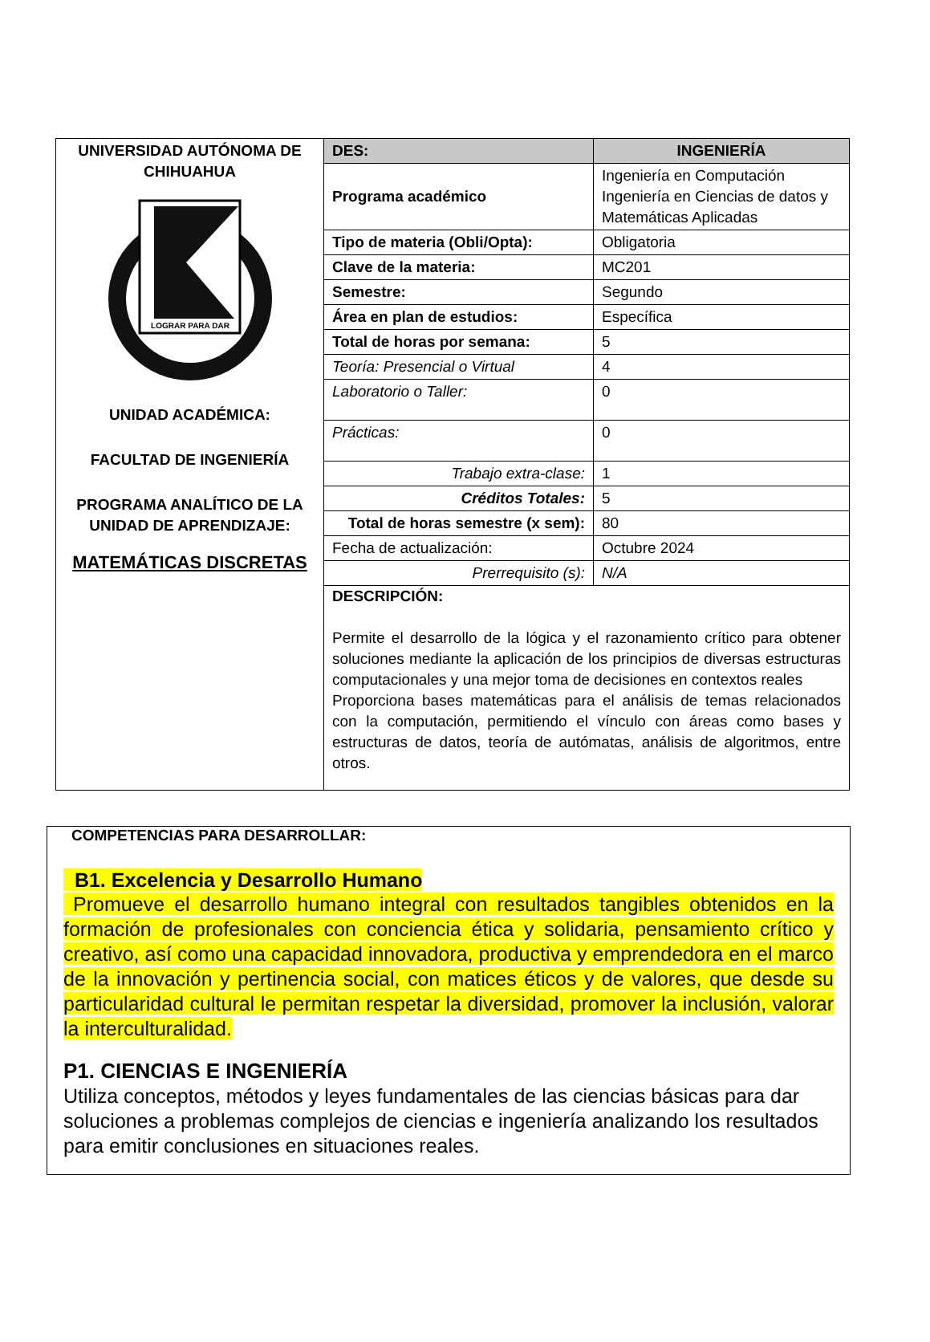| UNIVERSIDAD AUTÓNOMA DE CHIHUAHUA LOGRAR PARA DAR UNIDAD ACADÉMICA: FACULTAD DE INGENIERÍA PROGRAMA ANALÍTICO DE LA UNIDAD DE APRENDIZAJE: MATEMÁTICAS DISCRETAS | DES: | INGENIERÍA |
| | Programa académico | Ingeniería en Computación Ingeniería en Ciencias de datos y Matemáticas Aplicadas |
| | Tipo de materia (Obli/Opta): | Obligatoria |
| | Clave de la materia: | MC201 |
| | Semestre: | Segundo |
| | Área en plan de estudios: | Específica |
| | Total de horas por semana: | 5 |
| | Teoría: Presencial o Virtual | 4 |
| | Laboratorio o Taller: | 0 |
| | Prácticas: | 0 |
| | Trabajo extra-clase: | 1 |
| | Créditos Totales: | 5 |
| | Total de horas semestre (x sem): | 80 |
| | Fecha de actualización: | Octubre 2024 |
| | Prerrequisito (s): | N/A |
| | DESCRIPCIÓN: Permite el desarrollo de la lógica y el razonamiento crítico para obtener soluciones mediante la aplicación de los principios de diversas estructuras computacionales y una mejor toma de decisiones en contextos reales Proporciona bases matemáticas para el análisis de temas relacionados con la computación, permitiendo el vínculo con áreas como bases y estructuras de datos, teoría de autómatas, análisis de algoritmos, entre otros. | |
COMPETENCIAS PARA DESARROLLAR:
B1. Excelencia y Desarrollo Humano
Promueve el desarrollo humano integral con resultados tangibles obtenidos en la formación de profesionales con conciencia ética y solidaria, pensamiento crítico y creativo, así como una capacidad innovadora, productiva y emprendedora en el marco de la innovación y pertinencia social, con matices éticos y de valores, que desde su particularidad cultural le permitan respetar la diversidad, promover la inclusión, valorar la interculturalidad.
P1. CIENCIAS E INGENIERÍA
Utiliza conceptos, métodos y leyes fundamentales de las ciencias básicas para dar soluciones a problemas complejos de ciencias e ingeniería analizando los resultados para emitir conclusiones en situaciones reales.